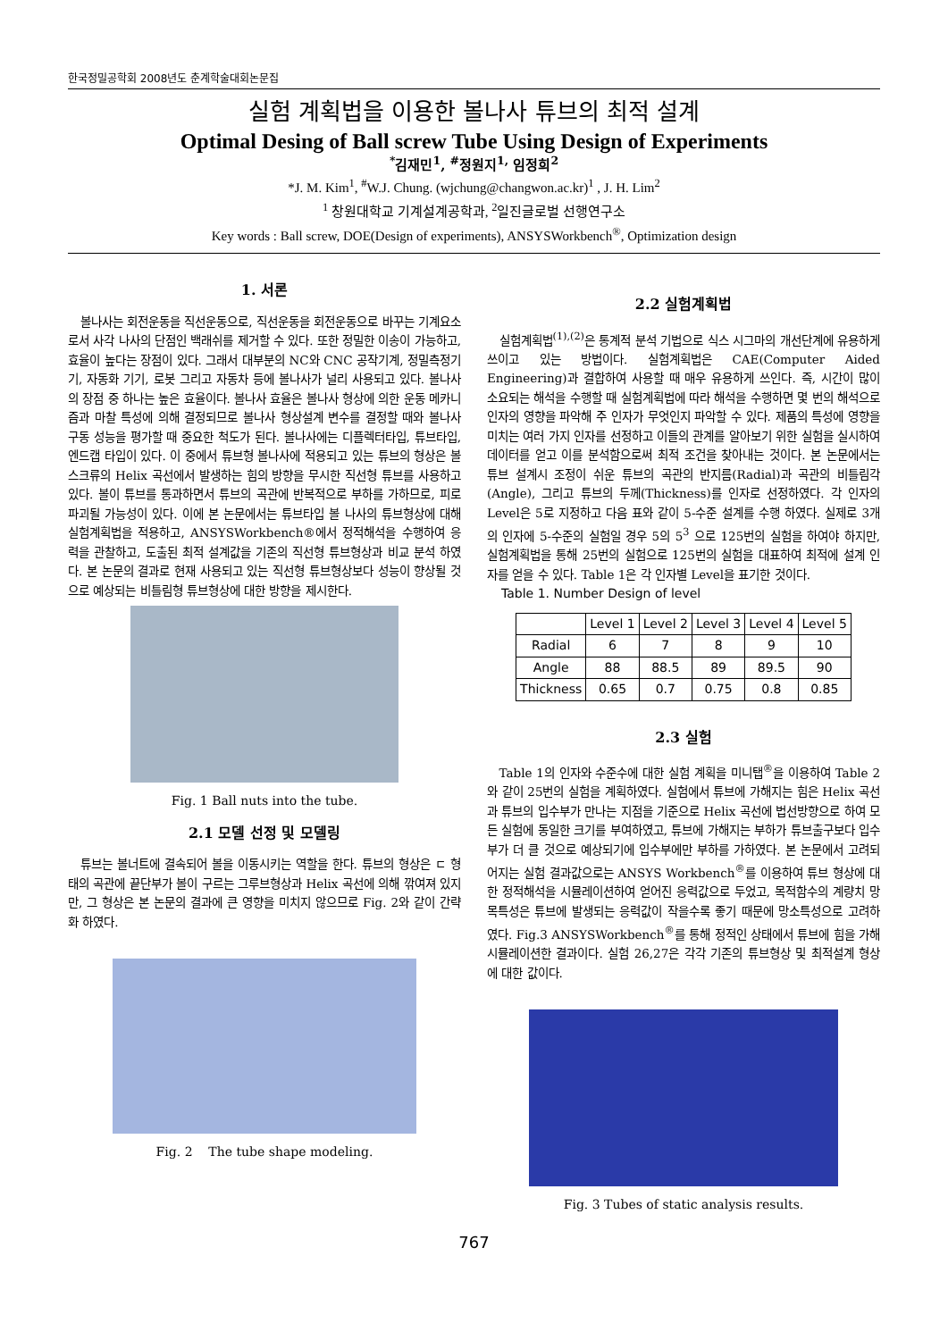한국정밀공학회 2008년도 춘계학술대회논문집
실험 계획법을 이용한 볼나사 튜브의 최적 설계
Optimal Desing of Ball screw Tube Using Design of Experiments
<sup>*</sup> 김재민<sup>1</sup>, <sup>#</sup>정원지<sup>1,</sup> 임정희<sup>2</sup>
*J. M. Kim<sup>1</sup>, <sup>#</sup>W.J. Chung. (wjchung@changwon.ac.kr)<sup>1</sup> , J. H. Lim<sup>2</sup>
<sup>1</sup> 창원대학교 기계설계공학과, <sup>2</sup>일진글로벌 선행연구소
Key words : Ball screw, DOE(Design of experiments), ANSYSWorkbench<sup>®</sup>, Optimization design
1. 서론
볼나사는 회전운동을 직선운동으로, 직선운동을 회전운동으로 바꾸는 기계요소로서 사각 나사의 단점인 백래쉬를 제거할 수 있다. 또한 정밀한 이송이 가능하고, 효율이 높다는 장점이 있다. 그래서 대부분의 NC와 CNC 공작기계, 정밀측정기기, 자동화 기기, 로봇 그리고 자동차 등에 볼나사가 널리 사용되고 있다. 볼나사의 장점 중 하나는 높은 효율이다. 볼나사 효율은 볼나사 형상에 의한 운동 메카니즘과 마찰 특성에 의해 결정되므로 볼나사 형상설계 변수를 결정할 때와 볼나사 구동 성능을 평가할 때 중요한 척도가 된다. 볼나사에는 디플렉터타입, 튜브타입, 엔드캡 타입이 있다. 이 중에서 튜브형 볼나사에 적용되고 있는 튜브의 형상은 볼스크류의 Helix 곡선에서 발생하는 힘의 방향을 무시한 직선형 튜브를 사용하고 있다. 볼이 튜브를 통과하면서 튜브의 곡관에 반복적으로 부하를 가하므로, 피로파괴될 가능성이 있다. 이에 본 논문에서는 튜브타입 볼 나사의 튜브형상에 대해 실험계획법을 적용하고, ANSYSWorkbench®에서 정적해석을 수행하여 응력을 관찰하고, 도출된 최적 설계값을 기존의 직선형 튜브형상과 비교 분석 하였다. 본 논문의 결과로 현재 사용되고 있는 직선형 튜브형상보다 성능이 향상될 것으로 예상되는 비틀림형 튜브형상에 대한 방향을 제시한다.
Fig. 1 Ball nuts into the tube.
2.1 모델 선정 및 모델링
튜브는 볼너트에 결속되어 볼을 이동시키는 역할을 한다. 튜브의 형상은 ㄷ 형태의 곡관에 끝단부가 볼이 구르는 그루브형상과 Helix 곡선에 의해 깎여져 있지만, 그 형상은 본 논문의 결과에 큰 영향을 미치지 않으므로 Fig. 2와 같이 간략화 하였다.
Fig. 2 The tube shape modeling.
2.2 실험계획법
실험계획법<sup>(1),(2)</sup>은 통계적 분석 기법으로 식스 시그마의 개선단계에 유용하게 쓰이고 있는 방법이다. 실험계획법은 CAE(Computer Aided Engineering)과 결합하여 사용할 때 매우 유용하게 쓰인다. 즉, 시간이 많이 소요되는 해석을 수행할 때 실험계획법에 따라 해석을 수행하면 몇 번의 해석으로 인자의 영향을 파악해 주 인자가 무엇인지 파악할 수 있다. 제품의 특성에 영향을 미치는 여러 가지 인자를 선정하고 이들의 관계를 알아보기 위한 실험을 실시하여 데이터를 얻고 이를 분석함으로써 최적 조건을 찾아내는 것이다. 본 논문에서는 튜브 설계시 조정이 쉬운 튜브의 곡관의 반지름(Radial)과 곡관의 비틀림각(Angle), 그리고 튜브의 두께(Thickness)를 인자로 선정하였다. 각 인자의 Level은 5로 지정하고 다음 표와 같이 5-수준 설계를 수행 하였다. 실제로 3개의 인자에 5-수준의 실험일 경우 5의 5<sup>3</sup> 으로 125번의 실험을 하여야 하지만, 실험계획법을 통해 25번의 실험으로 125번의 실험을 대표하여 최적에 설계 인자를 얻을 수 있다. Table 1은 각 인자별 Level을 표기한 것이다.
Table 1. Number Design of level
| | Level 1 | Level 2 | Level 3 | Level 4 | Level 5 |
| --- | --- | --- | --- | --- | --- |
| Radial | 6 | 7 | 8 | 9 | 10 |
| Angle | 88 | 88.5 | 89 | 89.5 | 90 |
| Thickness | 0.65 | 0.7 | 0.75 | 0.8 | 0.85 |
2.3 실험
Table 1의 인자와 수준수에 대한 실험 계획을 미니탭<sup>®</sup>을 이용하여 Table 2와 같이 25번의 실험을 계획하였다. 실험에서 튜브에 가해지는 힘은 Helix 곡선과 튜브의 입수부가 만나는 지점을 기준으로 Helix 곡선에 법선방향으로 하여 모든 실험에 동일한 크기를 부여하였고, 튜브에 가해지는 부하가 튜브출구보다 입수부가 더 클 것으로 예상되기에 입수부에만 부하를 가하였다. 본 논문에서 고려되어지는 실험 결과값으로는 ANSYS Workbench<sup>®</sup>를 이용하여 튜브 형상에 대한 정적해석을 시뮬레이션하여 얻어진 응력값으로 두었고, 목적함수의 계량치 망목특성은 튜브에 발생되는 응력값이 작을수록 좋기 때문에 망소특성으로 고려하였다. Fig.3 ANSYSWorkbench<sup>®</sup>를 통해 정적인 상태에서 튜브에 힘을 가해 시뮬레이션한 결과이다. 실험 26,27은 각각 기존의 튜브형상 및 최적설계 형상에 대한 값이다.
Fig. 3 Tubes of static analysis results.
767